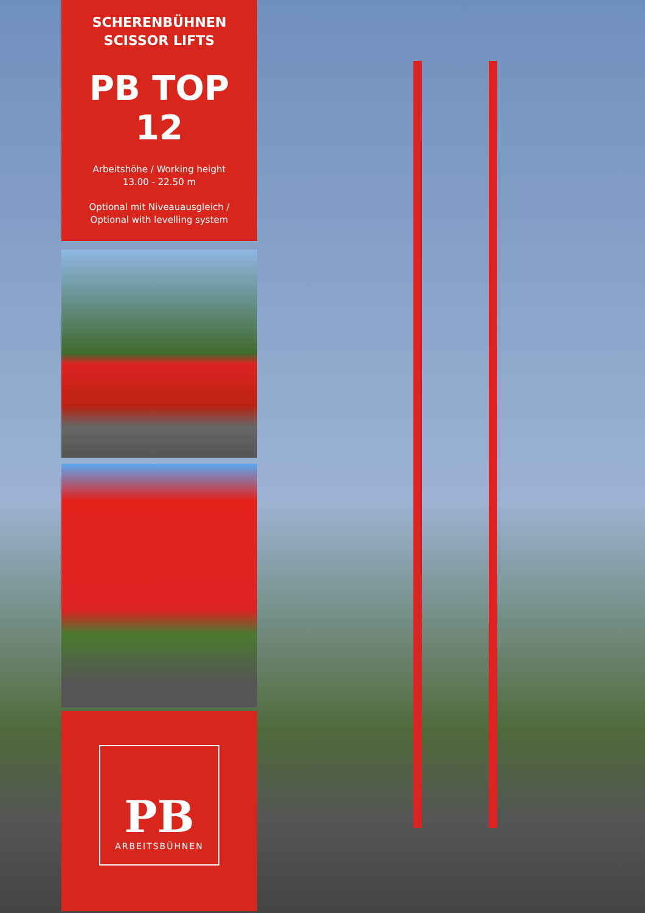SCHERENBÜHNEN
SCISSOR LIFTS
PB TOP 12
Arbeitshöhe / Working height
13.00 - 22.50 m
Optional mit Niveauausgleich /
Optional with levelling system
PB
ARBEITSBÜHNEN